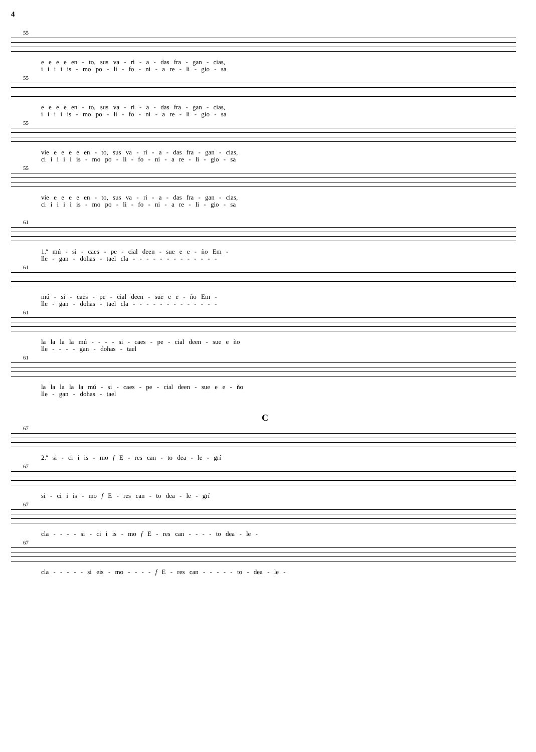4
55
e e e e en - to, sus va - ri - a - das fra - gan - cias,
i i i i is - mo po - li - fo - ni - a re - li - gio - sa
55
e e e e en - to, sus va - ri - a - das fra - gan - cias,
i i i i is - mo po - li - fo - ni - a re - li - gio - sa
55
vie e e e e en - to, sus va - ri - a - das fra - gan - cias,
ci i i i i is - mo po - li - fo - ni - a re - li - gio - sa
55
vie e e e e en - to, sus va - ri - a - das fra - gan - cias,
ci i i i i is - mo po - li - fo - ni - a re - li - gio - sa
61
1.ª mú - si - caes - pe - cial deen - sue e e - ño Em -
lle - gan - dohas - tael cla - - - - - - - - - - - - -
61
mú - si - caes - pe - cial deen - sue e e - ño Em -
lle - gan - dohas - tael cla - - - - - - - - - - - - -
61
la la la la mú - - - - si - caes - pe - cial deen - sue e ño
lle - - - - gan - dohas - tael
61
la la la la la mú - si - caes - pe - cial deen - sue e e - ño
lle - gan - dohas - tael
C
67
2.ª si - ci i is - mo f E - res can - to dea - le - grí
67
si - ci i is - mo f E - res can - to dea - le - grí
67
cla - - - - si - ci i is - mo f E - res can - - - - to dea - le -
67
cla - - - - - si eis - mo - - - - f E - res can - - - - - to - dea - le -